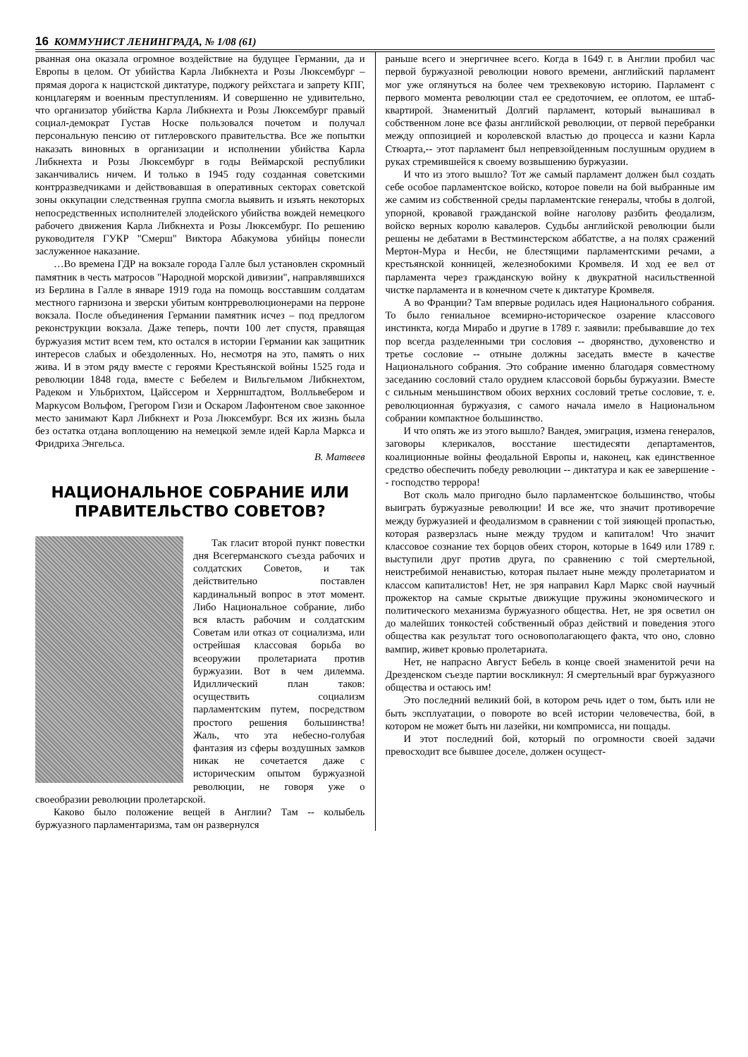16 КОММУНИСТ ЛЕНИНГРАДА, № 1/08 (61)
рванная она оказала огромное воздействие на будущее Германии, да и Европы в целом. От убийства Карла Либкнехта и Розы Люксембург – прямая дорога к нацистской диктатуре, поджогу рейхстага и запрету КПГ, концлагерям и военным преступлениям. И совершенно не удивительно, что организатор убийства Карла Либкнехта и Розы Люксембург правый социал-демократ Густав Носке пользовался почетом и получал персональную пенсию от гитлеровского правительства. Все же попытки наказать виновных в организации и исполнении убийства Карла Либкнехта и Розы Люксембург в годы Веймарской республики заканчивались ничем. И только в 1945 году созданная советскими контрразведчиками и действовавшая в оперативных секторах советской зоны оккупации следственная группа смогла выявить и изъять некоторых непосредственных исполнителей злодейского убийства вождей немецкого рабочего движения Карла Либкнехта и Розы Люксембург. По решению руководителя ГУКР "Смерш" Виктора Абакумова убийцы понесли заслуженное наказание.
…Во времена ГДР на вокзале города Галле был установлен скромный памятник в честь матросов "Народной морской дивизии", направлявшихся из Берлина в Галле в январе 1919 года на помощь восставшим солдатам местного гарнизона и зверски убитым контрреволюционерами на перроне вокзала. После объединения Германии памятник исчез – под предлогом реконструкции вокзала. Даже теперь, почти 100 лет спустя, правящая буржуазия мстит всем тем, кто остался в истории Германии как защитник интересов слабых и обездоленных. Но, несмотря на это, память о них жива. И в этом ряду вместе с героями Крестьянской войны 1525 года и революции 1848 года, вместе с Бебелем и Вильгельмом Либкнехтом, Радеком и Ульбрихтом, Цайссером и Херрнштадтом, Волльвебером и Маркусом Вольфом, Грегором Гизи и Оскаром Лафонтеном свое законное место занимают Карл Либкнехт и Роза Люксембург. Вся их жизнь была без остатка отдана воплощению на немецкой земле идей Карла Маркса и Фридриха Энгельса.
В. Матвеев
НАЦИОНАЛЬНОЕ СОБРАНИЕ ИЛИ ПРАВИТЕЛЬСТВО СОВЕТОВ?
Так гласит второй пункт повестки дня Всегерманского съезда рабочих и солдатских Советов, и так действительно поставлен кардинальный вопрос в этот момент. Либо Национальное собрание, либо вся власть рабочим и солдатским Советам или отказ от социализма, или острейшая классовая борьба во всеоружии пролетариата против буржуазии. Вот в чем дилемма. Идиллический план таков: осуществить социализм парламентским путем, посредством простого решения большинства! Жаль, что эта небесно-голубая фантазия из сферы воздушных замков никак не сочетается даже с историческим опытом буржуазной революции, не говоря уже о своеобразии революции пролетарской.
Каково было положение вещей в Англии? Там -- колыбель буржуазного парламентаризма, там он развернулся
раньше всего и энергичнее всего. Когда в 1649 г. в Англии пробил час первой буржуазной революции нового времени, английский парламент мог уже оглянуться на более чем трехвековую историю. Парламент с первого момента революции стал ее средоточием, ее оплотом, ее штаб-квартирой. Знаменитый Долгий парламент, который вынашивал в собственном лоне все фазы английской революции, от первой перебранки между оппозицией и королевской властью до процесса и казни Карла Стюарта,-- этот парламент был непревзойденным послушным орудием в руках стремившейся к своему возвышению буржуазии.
И что из этого вышло? Тот же самый парламент должен был создать себе особое парламентское войско, которое повели на бой выбранные им же самим из собственной среды парламентские генералы, чтобы в долгой, упорной, кровавой гражданской войне наголову разбить феодализм, войско верных королю кавалеров. Судьбы английской революции были решены не дебатами в Вестминстерском аббатстве, а на полях сражений Мертон-Мура и Несби, не блестящими парламентскими речами, а крестьянской конницей, железнобокими Кромвеля. И ход ее вел от парламента через гражданскую войну к двукратной насильственной чистке парламента и в конечном счете к диктатуре Кромвеля.
А во Франции? Там впервые родилась идея Национального собрания. То было гениальное всемирно-историческое озарение классового инстинкта, когда Мирабо и другие в 1789 г. заявили: пребывавшие до тех пор всегда разделенными три сословия -- дворянство, духовенство и третье сословие -- отныне должны заседать вместе в качестве Национального собрания. Это собрание именно благодаря совместному заседанию сословий стало орудием классовой борьбы буржуазии. Вместе с сильным меньшинством обоих верхних сословий третье сословие, т. е. революционная буржуазия, с самого начала имело в Национальном собрании компактное большинство.
И что опять же из этого вышло? Вандея, эмиграция, измена генералов, заговоры клерикалов, восстание шестидесяти департаментов, коалиционные войны феодальной Европы и, наконец, как единственное средство обеспечить победу революции -- диктатура и как ее завершение -- господство террора!
Вот сколь мало пригодно было парламентское большинство, чтобы выиграть буржуазные революции! И все же, что значит противоречие между буржуазией и феодализмом в сравнении с той зияющей пропастью, которая разверзлась ныне между трудом и капиталом! Что значит классовое сознание тех борцов обеих сторон, которые в 1649 или 1789 г. выступили друг против друга, по сравнению с той смертельной, неистребимой ненавистью, которая пылает ныне между пролетариатом и классом капиталистов! Нет, не зря направил Карл Маркс свой научный прожектор на самые скрытые движущие пружины экономического и политического механизма буржуазного общества. Нет, не зря осветил он до малейших тонкостей собственный образ действий и поведения этого общества как результат того основополагающего факта, что оно, словно вампир, живет кровью пролетариата.
Нет, не напрасно Август Бебель в конце своей знаменитой речи на Дрезденском съезде партии воскликнул: Я смертельный враг буржуазного общества и остаюсь им!
Это последний великий бой, в котором речь идет о том, быть или не быть эксплуатации, о повороте во всей истории человечества, бой, в котором не может быть ни лазейки, ни компромисса, ни пощады.
И этот последний бой, который по огромности своей задачи превосходит все бывшее доселе, должен осущест-